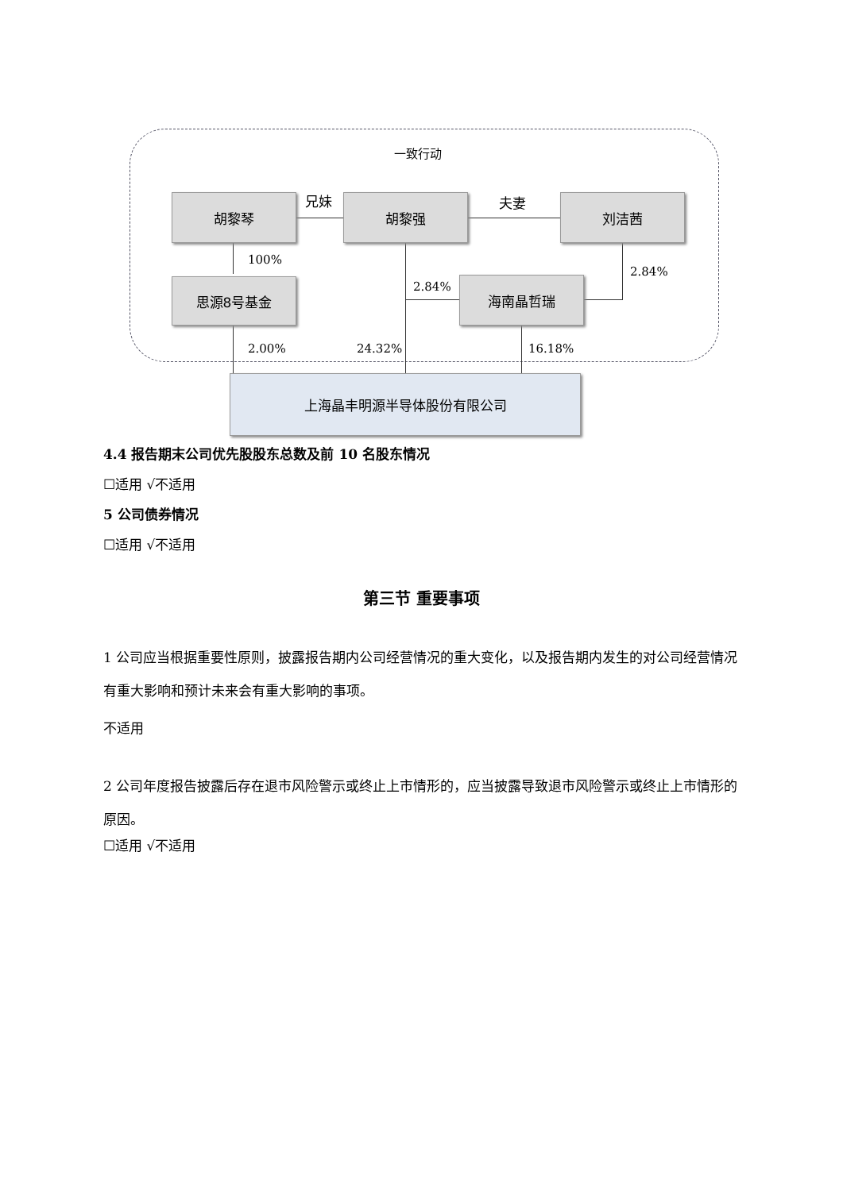一致行动
胡黎琴 兄妹 胡黎强 夫妻 刘洁茜
100%
2.84%
2.84%
思源8号基金 海南晶哲瑞
2.00% 24.32% 16.18%
上海晶丰明源半导体股份有限公司
4.4 报告期末公司优先股股东总数及前 10 名股东情况
☐适用 √不适用
5 公司债券情况
☐适用 √不适用
第三节 重要事项
1 公司应当根据重要性原则，披露报告期内公司经营情况的重大变化，以及报告期内发生的对公司经营情况有重大影响和预计未来会有重大影响的事项。
不适用
2 公司年度报告披露后存在退市风险警示或终止上市情形的，应当披露导致退市风险警示或终止上市情形的原因。
☐适用 √不适用